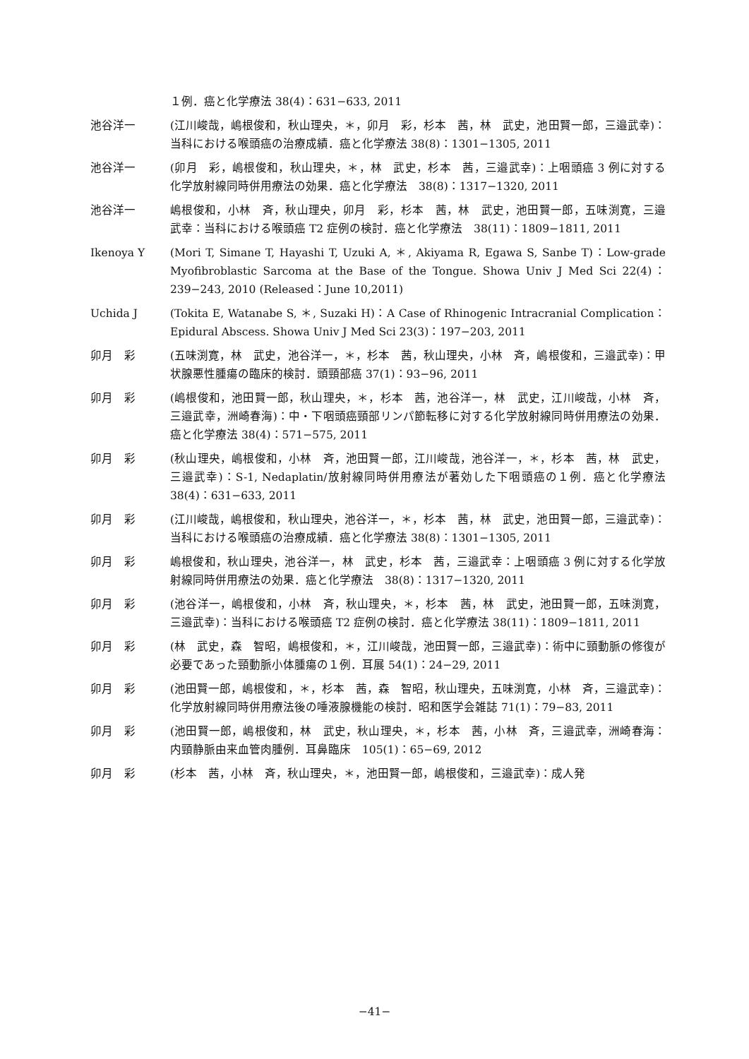１例．癌と化学療法 38(4)：631−633, 2011
池谷洋一 (江川峻哉，嶋根俊和，秋山理央，＊，卯月　彩，杉本　茜，林　武史，池田賢一郎，三邉武幸)：当科における喉頭癌の治療成績．癌と化学療法 38(8)：1301−1305, 2011
池谷洋一 (卯月　彩，嶋根俊和，秋山理央，＊，林　武史，杉本　茜，三邉武幸)：上咽頭癌 3 例に対する化学放射線同時併用療法の効果．癌と化学療法　38(8)：1317−1320, 2011
池谷洋一 嶋根俊和，小林　斉，秋山理央，卯月　彩，杉本　茜，林　武史，池田賢一郎，五味渕寛，三邉武幸：当科における喉頭癌 T2 症例の検討．癌と化学療法　38(11)：1809−1811, 2011
Ikenoya Y (Mori T, Simane T, Hayashi T, Uzuki A, ＊, Akiyama R, Egawa S, Sanbe T)：Low-grade Myofibroblastic Sarcoma at the Base of the Tongue. Showa Univ J Med Sci 22(4)：239−243, 2010 (Released：June 10,2011)
Uchida J (Tokita E, Watanabe S, ＊, Suzaki H)：A Case of Rhinogenic Intracranial Complication：Epidural Abscess. Showa Univ J Med Sci 23(3)：197−203, 2011
卯月　彩 (五味渕寛，林　武史，池谷洋一，＊，杉本　茜，秋山理央，小林　斉，嶋根俊和，三邉武幸)：甲状腺悪性腫瘍の臨床的検討．頭頸部癌 37(1)：93−96, 2011
卯月　彩 (嶋根俊和，池田賢一郎，秋山理央，＊，杉本　茜，池谷洋一，林　武史，江川峻哉，小林　斉，三邉武幸，洲崎春海)：中・下咽頭癌頸部リンパ節転移に対する化学放射線同時併用療法の効果．癌と化学療法 38(4)：571−575, 2011
卯月　彩 (秋山理央，嶋根俊和，小林　斉，池田賢一郎，江川峻哉，池谷洋一，＊，杉本　茜，林　武史，三邉武幸)：S-1, Nedaplatin/放射線同時併用療法が著効した下咽頭癌の１例．癌と化学療法 38(4)：631−633, 2011
卯月　彩 (江川峻哉，嶋根俊和，秋山理央，池谷洋一，＊，杉本　茜，林　武史，池田賢一郎，三邉武幸)：当科における喉頭癌の治療成績．癌と化学療法 38(8)：1301−1305, 2011
卯月　彩 嶋根俊和，秋山理央，池谷洋一，林　武史，杉本　茜，三邉武幸：上咽頭癌 3 例に対する化学放射線同時併用療法の効果．癌と化学療法　38(8)：1317−1320, 2011
卯月　彩 (池谷洋一，嶋根俊和，小林　斉，秋山理央，＊，杉本　茜，林　武史，池田賢一郎，五味渕寛，三邉武幸)：当科における喉頭癌 T2 症例の検討．癌と化学療法 38(11)：1809−1811, 2011
卯月　彩 (林　武史，森　智昭，嶋根俊和，＊，江川峻哉，池田賢一郎，三邉武幸)：術中に頸動脈の修復が必要であった頸動脈小体腫瘍の１例．耳展 54(1)：24−29, 2011
卯月　彩 (池田賢一郎，嶋根俊和，＊，杉本　茜，森　智昭，秋山理央，五味渕寛，小林　斉，三邉武幸)：化学放射線同時併用療法後の唾液腺機能の検討．昭和医学会雑誌 71(1)：79−83, 2011
卯月　彩 (池田賢一郎，嶋根俊和，林　武史，秋山理央，＊，杉本　茜，小林　斉，三邉武幸，洲崎春海：内頸静脈由来血管肉腫例．耳鼻臨床　105(1)：65−69, 2012
卯月　彩 (杉本　茜，小林　斉，秋山理央，＊，池田賢一郎，嶋根俊和，三邉武幸)：成人発
−41−